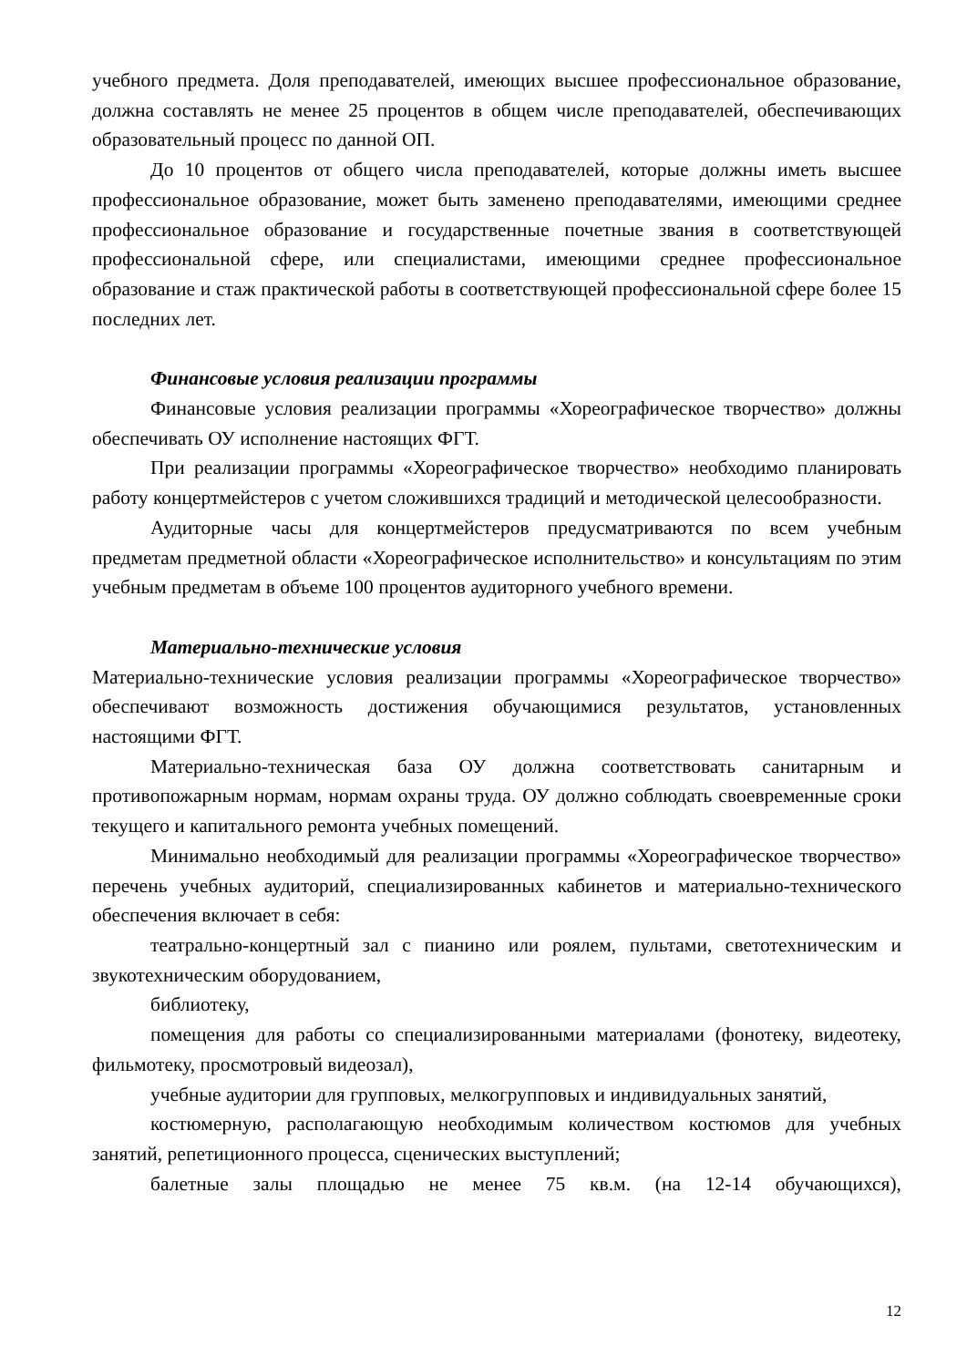учебного предмета. Доля преподавателей, имеющих высшее профессиональное образование, должна составлять не менее 25 процентов в общем числе преподавателей, обеспечивающих образовательный процесс по данной ОП.
До 10 процентов от общего числа преподавателей, которые должны иметь высшее профессиональное образование, может быть заменено преподавателями, имеющими среднее профессиональное образование и государственные почетные звания в соответствующей профессиональной сфере, или специалистами, имеющими среднее профессиональное образование и стаж практической работы в соответствующей профессиональной сфере более 15 последних лет.
Финансовые условия реализации программы
Финансовые условия реализации программы «Хореографическое творчество» должны обеспечивать ОУ исполнение настоящих ФГТ.
При реализации программы «Хореографическое творчество» необходимо планировать работу концертмейстеров с учетом сложившихся традиций и методической целесообразности.
Аудиторные часы для концертмейстеров предусматриваются по всем учебным предметам предметной области «Хореографическое исполнительство» и консультациям по этим учебным предметам в объеме 100 процентов аудиторного учебного времени.
Материально-технические условия
Материально-технические условия реализации программы «Хореографическое творчество» обеспечивают возможность достижения обучающимися результатов, установленных настоящими ФГТ.
Материально-техническая база ОУ должна соответствовать санитарным и противопожарным нормам, нормам охраны труда. ОУ должно соблюдать своевременные сроки текущего и капитального ремонта учебных помещений.
Минимально необходимый для реализации программы «Хореографическое творчество» перечень учебных аудиторий, специализированных кабинетов и материально-технического обеспечения включает в себя:
театрально-концертный зал с пианино или роялем, пультами, светотехническим и звукотехническим оборудованием,
библиотеку,
помещения для работы со специализированными материалами (фонотеку, видеотеку, фильмотеку, просмотровый видеозал),
учебные аудитории для групповых, мелкогрупповых и индивидуальных занятий,
костюмерную, располагающую необходимым количеством костюмов для учебных занятий, репетиционного процесса, сценических выступлений;
балетные залы площадью не менее 75 кв.м. (на 12-14 обучающихся),
12